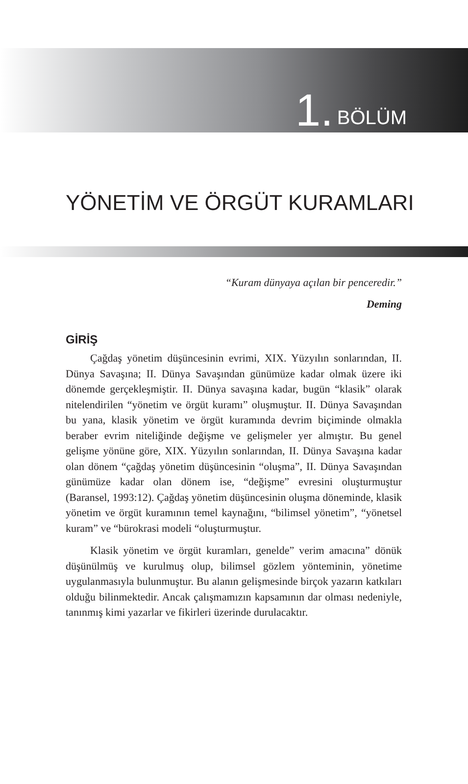1. BÖLÜM
YÖNETİM VE ÖRGÜT KURAMLARI
“Kuram dünyaya açılan bir penceredir.”
Deming
GİRİŞ
Çağdaş yönetim düşüncesinin evrimi, XIX. Yüzyılın sonlarından, II. Dünya Savaşına; II. Dünya Savaşından günümüze kadar olmak üzere iki dönemde gerçekleşmiştir. II. Dünya savaşına kadar, bugün “klasik” olarak nitelendirilen “yönetim ve örgüt kuramı” oluşmuştur. II. Dünya Savaşından bu yana, klasik yönetim ve örgüt kuramında devrim biçiminde olmakla beraber evrim niteliğinde değişme ve gelişmeler yer almıştır. Bu genel gelişme yönüne göre, XIX. Yüzyılın sonlarından, II. Dünya Savaşına kadar olan dönem “çağdaş yönetim düşüncesinin “oluşma”, II. Dünya Savaşından günümüze kadar olan dönem ise, “değişme” evresini oluşturmuştur (Baransel, 1993:12). Çağdaş yönetim düşüncesinin oluşma döneminde, klasik yönetim ve örgüt kuramının temel kaynağını, “bilimsel yönetim”, “yönetsel kuram” ve “bürokrasi modeli “oluşturmuştur.
Klasik yönetim ve örgüt kuramları, genelde” verim amacına” dönük düşünülmüş ve kurulmuş olup, bilimsel gözlem yönteminin, yönetime uygulanmasıyla bulunmuştur. Bu alanın gelişmesinde birçok yazarın katkıları olduğu bilinmektedir. Ancak çalışmamızın kapsamının dar olması nedeniyle, tanınmış kimi yazarlar ve fikirleri üzerinde durulacaktır.